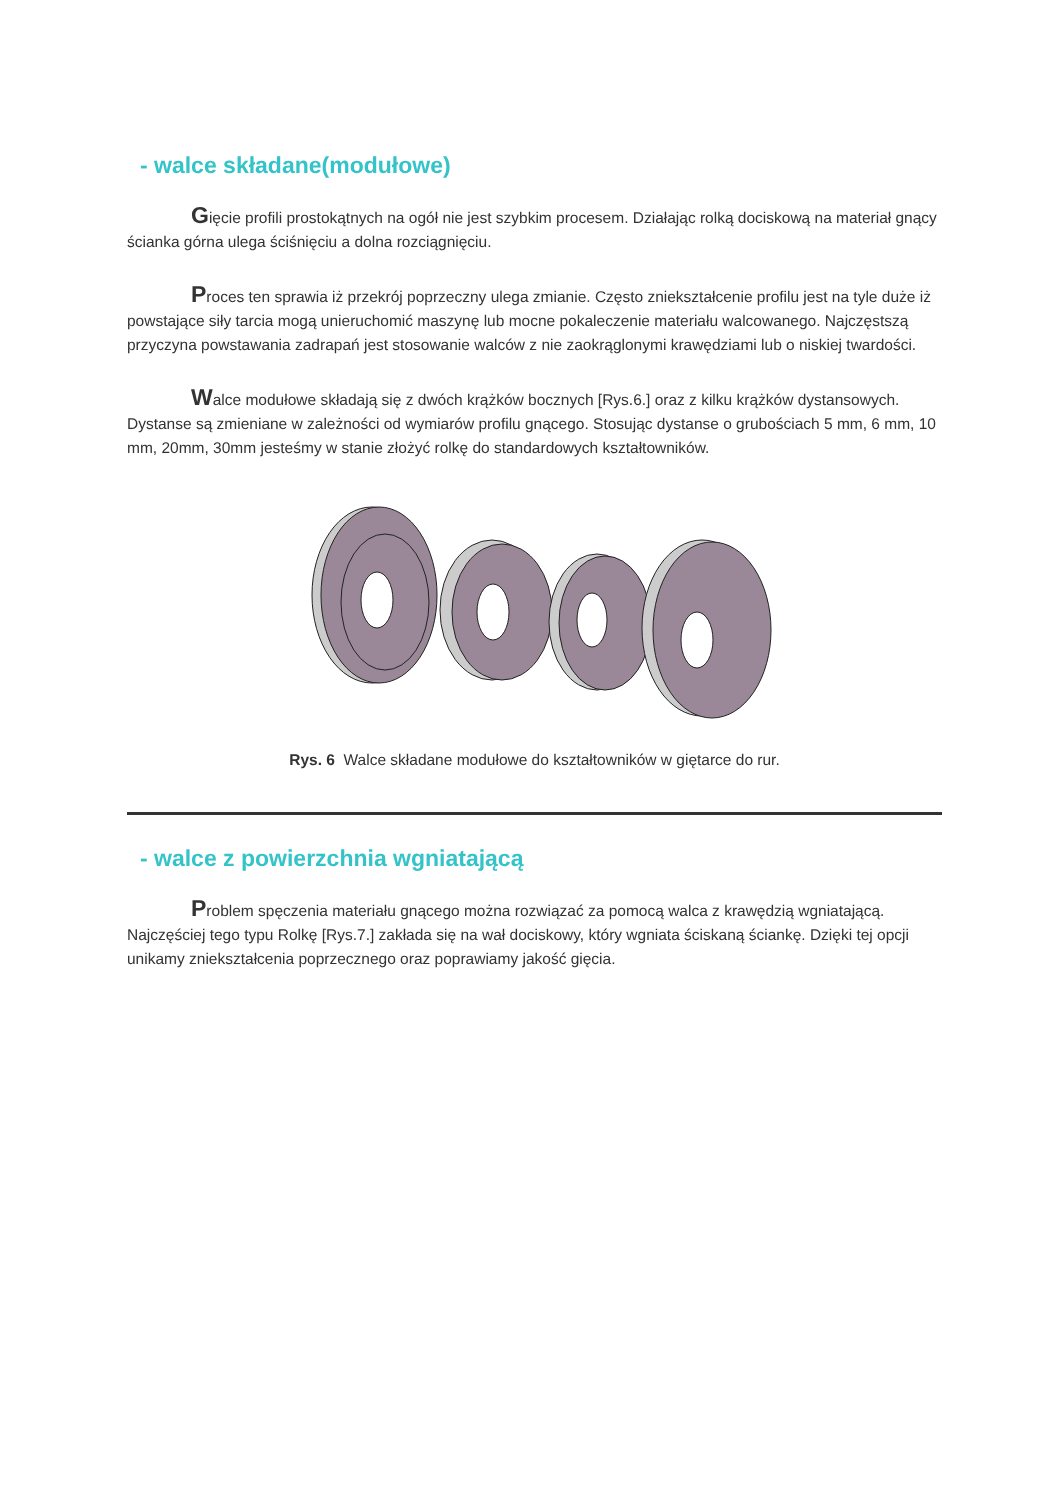- walce składane(modułowe)
Gięcie profili prostokątnych na ogół nie jest szybkim procesem. Działając rolką dociskową na materiał gnący ścianka górna ulega ściśnięciu a dolna rozciągnięciu.
Proces ten sprawia iż przekrój poprzeczny ulega zmianie. Często zniekształcenie profilu jest na tyle duże iż powstające siły tarcia mogą unieruchomić maszynę lub mocne pokaleczenie materiału walcowanego. Najczęstszą przyczyna powstawania zadrapań jest stosowanie walców z nie zaokrąglonymi krawędziami lub o niskiej twardości.
Walce modułowe składają się z dwóch krążków bocznych [Rys.6.] oraz z kilku krążków dystansowych. Dystanse są zmieniane w zależności od wymiarów profilu gnącego. Stosując dystanse o grubościach 5 mm, 6 mm, 10 mm, 20mm, 30mm jesteśmy w stanie złożyć rolkę do standardowych kształtowników.
Rys. 6 Walce składane modułowe do kształtowników w giętarce do rur.
- walce z powierzchnia wgniatającą
Problem spęczenia materiału gnącego można rozwiązać za pomocą walca z krawędzią wgniatającą. Najczęściej tego typu Rolkę [Rys.7.] zakłada się na wał dociskowy, który wgniata ściskaną ściankę. Dzięki tej opcji unikamy zniekształcenia poprzecznego oraz poprawiamy jakość gięcia.